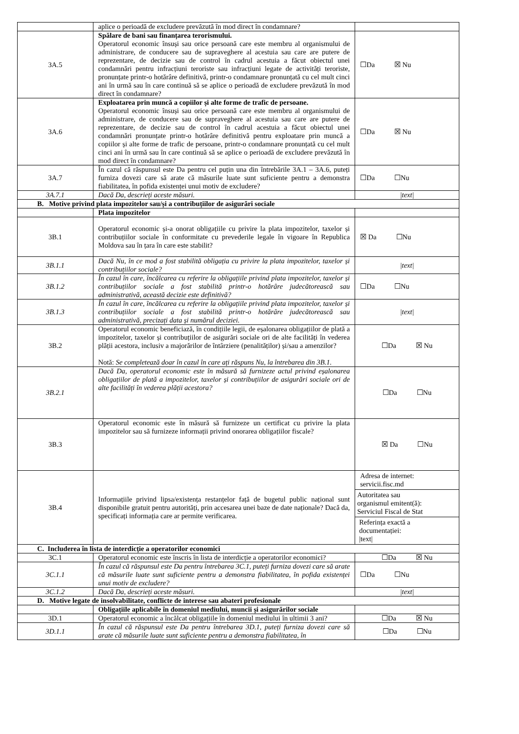| | aplice o perioadă de excludere prevăzută în mod direct în condamnare? | |
| 3A.5 | Spălare de bani sau finanțarea terorismului. Operatorul economic însuși sau orice persoană care este membru al organismului de administrare, de conducere sau de supraveghere al acestuia sau care are putere de reprezentare, de decizie sau de control în cadrul acestuia a făcut obiectul unei condamnări pentru infracțiuni teroriste sau infracțiuni legate de activități teroriste, pronunțate printr-o hotărâre definitivă, printr-o condamnare pronunțată cu cel mult cinci ani în urmă sau în care continuă să se aplice o perioadă de excludere prevăzută în mod direct în condamnare? | ☐Da ☒ Nu |
| 3A.6 | Exploatarea prin muncă a copiilor și alte forme de trafic de persoane. Operatorul economic însuși sau orice persoană care este membru al organismului de administrare, de conducere sau de supraveghere al acestuia sau care are putere de reprezentare, de decizie sau de control în cadrul acestuia a făcut obiectul unei condamnări pronunțate printr-o hotărâre definitivă pentru exploatare prin muncă a copiilor și alte forme de trafic de persoane, printr-o condamnare pronunțată cu cel mult cinci ani în urmă sau în care continuă să se aplice o perioadă de excludere prevăzută în mod direct în condamnare? | ☐Da ☒ Nu |
| 3A.7 | În cazul că răspunsul este Da pentru cel puțin una din întrebările 3A.1 – 3A.6, puteți furniza dovezi care să arate că măsurile luate sunt suficiente pentru a demonstra fiabilitatea, în pofida existenței unui motiv de excludere? | ☐Da ☐Nu |
| 3A.7.1 | Dacă Da, descrieți aceste măsuri. | /text/ |
| B. Motive privind plata impozitelor sau/și a contribuțiilor de asigurări sociale | | |
| | Plata impozitelor | |
| 3B.1 | Operatorul economic și-a onorat obligațiile cu privire la plata impozitelor, taxelor și contribuțiilor sociale în conformitate cu prevederile legale în vigoare în Republica Moldova sau în țara în care este stabilit? | ☒ Da ☐Nu |
| 3B.1.1 | Dacă Nu, în ce mod a fost stabilită obligația cu privire la plata impozitelor, taxelor și contribuțiilor sociale? | /text/ |
| 3B.1.2 | În cazul în care, încălcarea cu referire la obligațiile privind plata impozitelor, taxelor și contribuțiilor sociale a fost stabilită printr-o hotărâre judecătorească sau administrativă, această decizie este definitivă? | ☐Da ☐Nu |
| 3B.1.3 | În cazul în care, încălcarea cu referire la obligațiile privind plata impozitelor, taxelor și contribuțiilor sociale a fost stabilită printr-o hotărâre judecătorească sau administrativă, precizați data și numărul deciziei. | /text/ |
| 3B.2 | Operatorul economic beneficiază, în condițiile legii, de eșalonarea obligațiilor de plată a impozitelor, taxelor și contribuțiilor de asigurări sociale ori de alte facilități în vederea plății acestora, inclusiv a majorărilor de întârziere (penalităților) și/sau a amenzilor? Notă: Se completează doar în cazul în care ați răspuns Nu, la întrebarea din 3B.1. | ☐Da ☒ Nu |
| 3B.2.1 | Dacă Da, operatorul economic este în măsură să furnizeze actul privind eșalonarea obligațiilor de plată a impozitelor, taxelor și contribuțiilor de asigurări sociale ori de alte facilități în vederea plății acestora? | ☐Da ☐Nu |
| 3B.3 | Operatorul economic este în măsură să furnizeze un certificat cu privire la plata impozitelor sau să furnizeze informații privind onorarea obligațiilor fiscale? | ☒ Da ☐Nu |
| 3B.4 | Informațiile privind lipsa/existența restanțelor față de bugetul public național sunt disponibile gratuit pentru autorități, prin accesarea unei baze de date naționale? Dacă da, specificați informația care ar permite verificarea. | Adresa de internet: servicii.fisc.md Autoritatea sau organismul emitent(ă): Serviciul Fiscal de Stat Referința exactă a documentației: /text/ |
| C. Includerea în lista de interdicție a operatorilor economici | | |
| 3C.1 | Operatorul economic este înscris în lista de interdicție a operatorilor economici? | ☐Da ☒ Nu |
| 3C.1.1 | În cazul că răspunsul este Da pentru întrebarea 3C.1, puteți furniza dovezi care să arate că măsurile luate sunt suficiente pentru a demonstra fiabilitatea, în pofida existenței unui motiv de excludere? | ☐Da ☐Nu |
| 3C.1.2 | Dacă Da, descrieți aceste măsuri. | /text/ |
| D. Motive legate de insolvabilitate, conflicte de interese sau abateri profesionale | | |
| | Obligațiile aplicabile în domeniul mediului, muncii și asigurărilor sociale | |
| 3D.1 | Operatorul economic a încălcat obligațiile în domeniul mediului în ultimii 3 ani? | ☐Da ☒ Nu |
| 3D.1.1 | În cazul că răspunsul este Da pentru întrebarea 3D.1, puteți furniza dovezi care să arate că măsurile luate sunt suficiente pentru a demonstra fiabilitatea, în | ☐Da ☐Nu |